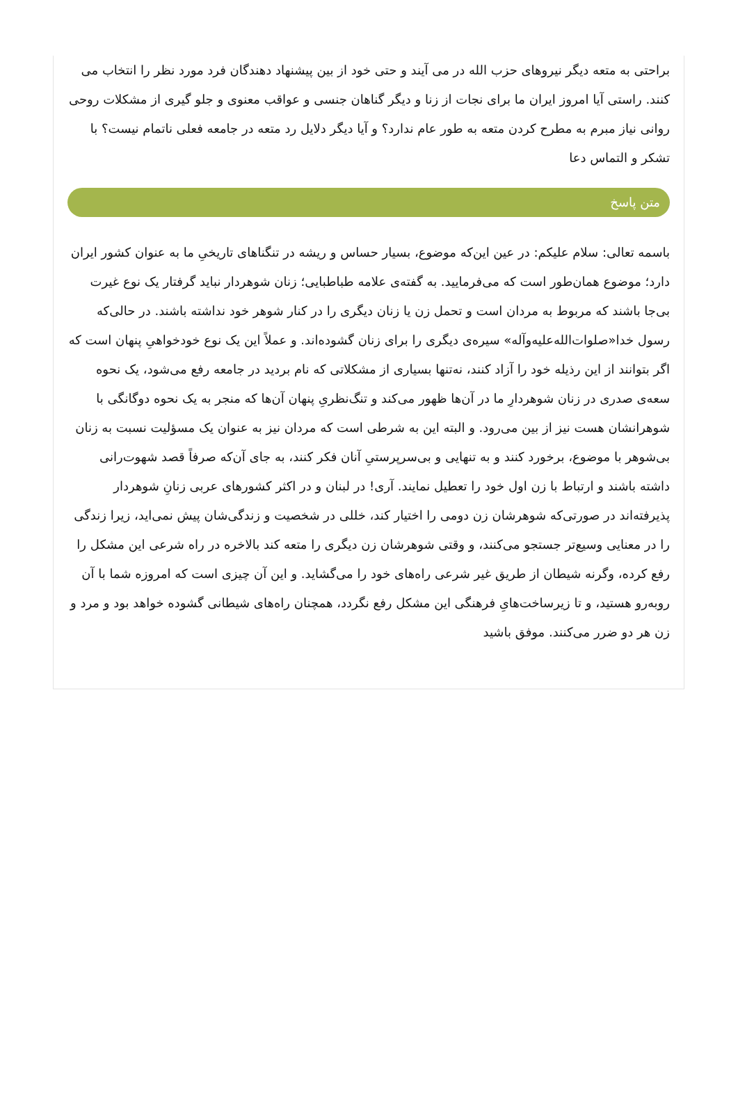براحتی به متعه دیگر نیروهای حزب الله در می آیند و حتی خود از بین پیشنهاد دهندگان فرد مورد نظر را انتخاب می کنند. راستی آیا امروز ایران ما برای نجات از زنا و دیگر گناهان جنسی و عواقب معنوی و جلو گیری از مشکلات روحی روانی نیاز مبرم به مطرح کردن متعه به طور عام ندارد؟ و آیا دیگر دلایل رد متعه در جامعه فعلی ناتمام نیست؟ با تشکر و التماس دعا
متن پاسخ
باسمه تعالی: سلام علیکم: در عین این‌که موضوع، بسیار حساس و ریشه در تنگناهای تاریخیِ ما به عنوان کشور ایران دارد؛ موضوع همان‌طور است که می‌فرمایید. به گفته‌ی علامه طباطبایی؛ زنان شوهردار نباید گرفتار یک نوع غیرت بی‌جا باشند که مربوط به مردان است و تحمل زن یا زنان دیگری را در کنار شوهر خود نداشته باشند. در حالی‌که رسول خدا«صلوات‌الله‌علیه‌وآله» سیره‌ی دیگری را برای زنان گشوده‌اند. و عملاً این یک نوع خودخواهیِ پنهان است که اگر بتوانند از این رذیله خود را آزاد کنند، نه‌تنها بسیاری از مشکلاتی که نام بردید در جامعه رفع می‌شود، یک نحوه سعه‌ی صدری در زنان شوهردارِ ما در آن‌ها ظهور می‌کند و تنگ‌نظریِ پنهان آن‌ها که منجر به یک نحوه دوگانگی با شوهرانشان هست نیز از بین می‌رود. و البته این به شرطی است که مردان نیز به عنوان یک مسؤلیت نسبت به زنان بی‌شوهر با موضوع، برخورد کنند و به تنهایی و بی‌سرپرستیِ آنان فکر کنند، به جای آن‌که صرفاً قصد شهوت‌رانی داشته باشند و ارتباط با زن اول خود را تعطیل نمایند. آری! در لبنان و در اکثر کشورهای عربی زنانِ شوهردار پذیرفته‌اند در صورتی‌که شوهرشان زن دومی را اختیار کند، خللی در شخصیت و زندگی‌شان پیش نمی‌اید، زیرا زندگی را در معنایی وسیع‌تر جستجو می‌کنند، و وقتی شوهرشان زن دیگری را متعه کند بالاخره در راه شرعی این مشکل را رفع کرده، وگرنه شیطان از طریق غیر شرعی راه‌های خود را می‌گشاید. و این آن چیزی است که امروزه شما با آن روبه‌رو هستید، و تا زیرساخت‌هایِ فرهنگی این مشکل رفع نگردد، همچنان راه‌های شیطانی گشوده خواهد بود و مرد و زن هر دو ضرر می‌کنند. موفق باشید